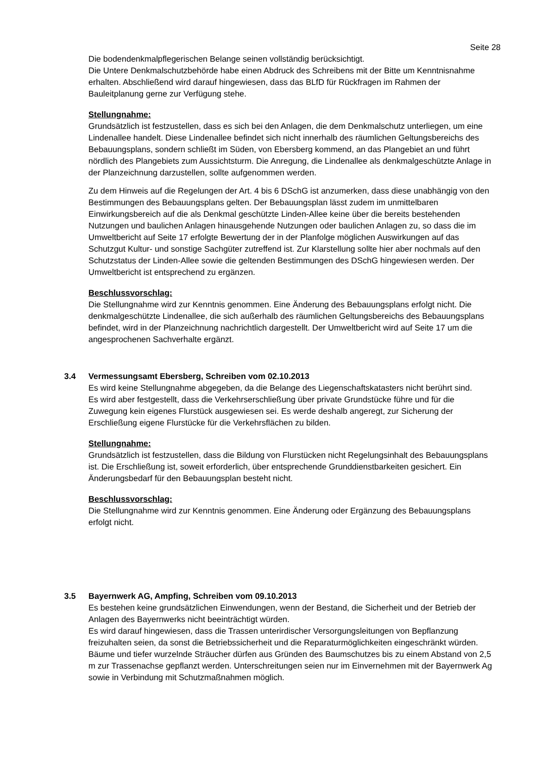Seite 28
Die bodendenkmalpflegerischen Belange seinen vollständig berücksichtigt.
Die Untere Denkmalschutzbehörde habe einen Abdruck des Schreibens mit der Bitte um Kenntnisnahme erhalten. Abschließend wird darauf hingewiesen, dass das BLfD für Rückfragen im Rahmen der Bauleitplanung gerne zur Verfügung stehe.
Stellungnahme:
Grundsätzlich ist festzustellen, dass es sich bei den Anlagen, die dem Denkmalschutz unterliegen, um eine Lindenallee handelt. Diese Lindenallee befindet sich nicht innerhalb des räumlichen Geltungsbereichs des Bebauungsplans, sondern schließt im Süden, von Ebersberg kommend, an das Plangebiet an und führt nördlich des Plangebiets zum Aussichtsturm. Die Anregung, die Lindenallee als denkmalgeschützte Anlage in der Planzeichnung darzustellen, sollte aufgenommen werden.
Zu dem Hinweis auf die Regelungen der Art. 4 bis 6 DSchG ist anzumerken, dass diese unabhängig von den Bestimmungen des Bebauungsplans gelten. Der Bebauungsplan lässt zudem im unmittelbaren Einwirkungsbereich auf die als Denkmal geschützte Linden-Allee keine über die bereits bestehenden Nutzungen und baulichen Anlagen hinausgehende Nutzungen oder baulichen Anlagen zu, so dass die im Umweltbericht auf Seite 17 erfolgte Bewertung der in der Planfolge möglichen Auswirkungen auf das Schutzgut Kultur- und sonstige Sachgüter zutreffend ist. Zur Klarstellung sollte hier aber nochmals auf den Schutzstatus der Linden-Allee sowie die geltenden Bestimmungen des DSchG hingewiesen werden. Der Umweltbericht ist entsprechend zu ergänzen.
Beschlussvorschlag:
Die Stellungnahme wird zur Kenntnis genommen. Eine Änderung des Bebauungsplans erfolgt nicht. Die denkmalgeschützte Lindenallee, die sich außerhalb des räumlichen Geltungsbereichs des Bebauungsplans befindet, wird in der Planzeichnung nachrichtlich dargestellt. Der Umweltbericht wird auf Seite 17 um die angesprochenen Sachverhalte ergänzt.
3.4 Vermessungsamt Ebersberg, Schreiben vom 02.10.2013
Es wird keine Stellungnahme abgegeben, da die Belange des Liegenschaftskatasters nicht berührt sind.
Es wird aber festgestellt, dass die Verkehrserschließung über private Grundstücke führe und für die Zuwegung kein eigenes Flurstück ausgewiesen sei. Es werde deshalb angeregt, zur Sicherung der Erschließung eigene Flurstücke für die Verkehrsflächen zu bilden.
Stellungnahme:
Grundsätzlich ist festzustellen, dass die Bildung von Flurstücken nicht Regelungsinhalt des Bebauungsplans ist. Die Erschließung ist, soweit erforderlich, über entsprechende Grunddienstbarkeiten gesichert. Ein Änderungsbedarf für den Bebauungsplan besteht nicht.
Beschlussvorschlag:
Die Stellungnahme wird zur Kenntnis genommen. Eine Änderung oder Ergänzung des Bebauungsplans erfolgt nicht.
3.5 Bayernwerk AG, Ampfing, Schreiben vom 09.10.2013
Es bestehen keine grundsätzlichen Einwendungen, wenn der Bestand, die Sicherheit und der Betrieb der Anlagen des Bayernwerks nicht beeinträchtigt würden.
Es wird darauf hingewiesen, dass die Trassen unterirdischer Versorgungsleitungen von Bepflanzung freizuhalten seien, da sonst die Betriebssicherheit und die Reparaturmöglichkeiten eingeschränkt würden. Bäume und tiefer wurzelnde Sträucher dürfen aus Gründen des Baumschutzes bis zu einem Abstand von 2,5 m zur Trassenachse gepflanzt werden. Unterschreitungen seien nur im Einvernehmen mit der Bayernwerk Ag sowie in Verbindung mit Schutzmaßnahmen möglich.